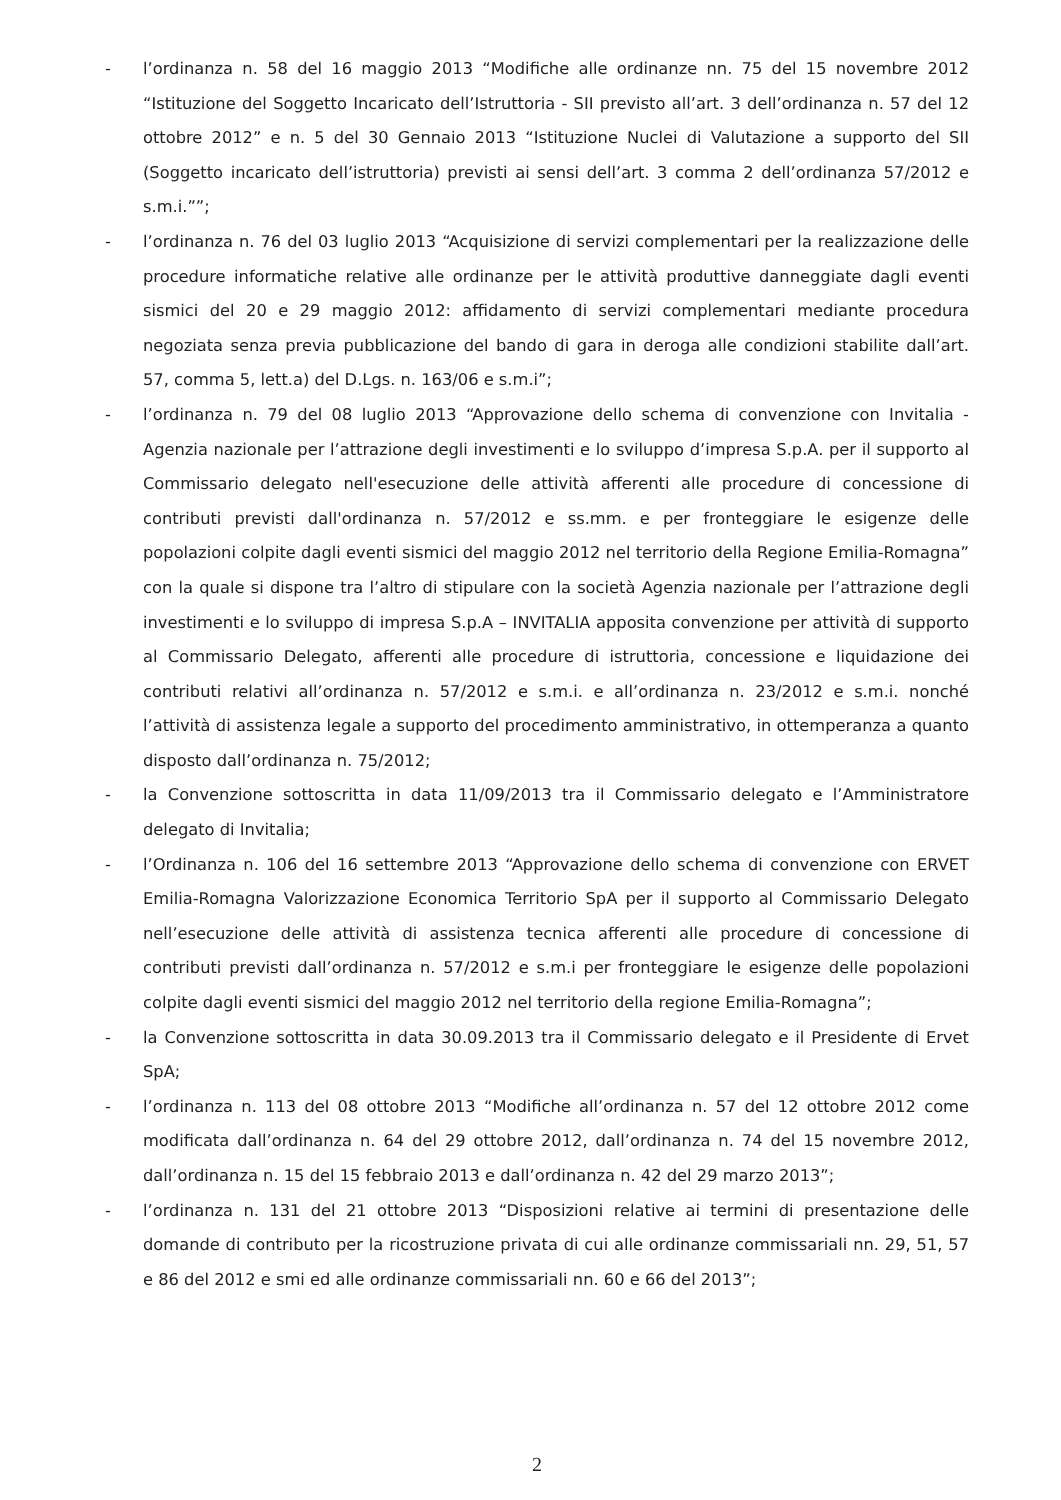- l’ordinanza n. 58 del 16 maggio 2013 “Modifiche alle ordinanze nn. 75 del 15 novembre 2012 “Istituzione del Soggetto Incaricato dell’Istruttoria - SII previsto all’art. 3 dell’ordinanza n. 57 del 12 ottobre 2012” e n. 5 del 30 Gennaio 2013 “Istituzione Nuclei di Valutazione a supporto del SII (Soggetto incaricato dell’istruttoria) previsti ai sensi dell’art. 3 comma 2 dell’ordinanza 57/2012 e s.m.i.””;
- l’ordinanza n. 76 del 03 luglio 2013 “Acquisizione di servizi complementari per la realizzazione delle procedure informatiche relative alle ordinanze per le attività produttive danneggiate dagli eventi sismici del 20 e 29 maggio 2012: affidamento di servizi complementari mediante procedura negoziata senza previa pubblicazione del bando di gara in deroga alle condizioni stabilite dall’art. 57, comma 5, lett.a) del D.Lgs. n. 163/06 e s.m.i”;
- l’ordinanza n. 79 del 08 luglio 2013 “Approvazione dello schema di convenzione con Invitalia - Agenzia nazionale per l’attrazione degli investimenti e lo sviluppo d’impresa S.p.A. per il supporto al Commissario delegato nell'esecuzione delle attività afferenti alle procedure di concessione di contributi previsti dall'ordinanza n. 57/2012 e ss.mm. e per fronteggiare le esigenze delle popolazioni colpite dagli eventi sismici del maggio 2012 nel territorio della Regione Emilia-Romagna” con la quale si dispone tra l’altro di stipulare con la società Agenzia nazionale per l’attrazione degli investimenti e lo sviluppo di impresa S.p.A – INVITALIA apposita convenzione per attività di supporto al Commissario Delegato, afferenti alle procedure di istruttoria, concessione e liquidazione dei contributi relativi all’ordinanza n. 57/2012 e s.m.i. e all’ordinanza n. 23/2012 e s.m.i. nonché l’attività di assistenza legale a supporto del procedimento amministrativo, in ottemperanza a quanto disposto dall’ordinanza n. 75/2012;
- la Convenzione sottoscritta in data 11/09/2013 tra il Commissario delegato e l’Amministratore delegato di Invitalia;
- l’Ordinanza n. 106 del 16 settembre 2013 “Approvazione dello schema di convenzione con ERVET Emilia-Romagna Valorizzazione Economica Territorio SpA per il supporto al Commissario Delegato nell’esecuzione delle attività di assistenza tecnica afferenti alle procedure di concessione di contributi previsti dall’ordinanza n. 57/2012 e s.m.i per fronteggiare le esigenze delle popolazioni colpite dagli eventi sismici del maggio 2012 nel territorio della regione Emilia-Romagna”;
- la Convenzione sottoscritta in data 30.09.2013 tra il Commissario delegato e il Presidente di Ervet SpA;
- l’ordinanza n. 113 del 08 ottobre 2013 “Modifiche all’ordinanza n. 57 del 12 ottobre 2012 come modificata dall’ordinanza n. 64 del 29 ottobre 2012, dall’ordinanza n. 74 del 15 novembre 2012, dall’ordinanza n. 15 del 15 febbraio 2013 e dall’ordinanza n. 42 del 29 marzo 2013”;
- l’ordinanza n. 131 del 21 ottobre 2013 “Disposizioni relative ai termini di presentazione delle domande di contributo per la ricostruzione privata di cui alle ordinanze commissariali nn. 29, 51, 57 e 86 del 2012 e smi ed alle ordinanze commissariali nn. 60 e 66 del 2013”;
2